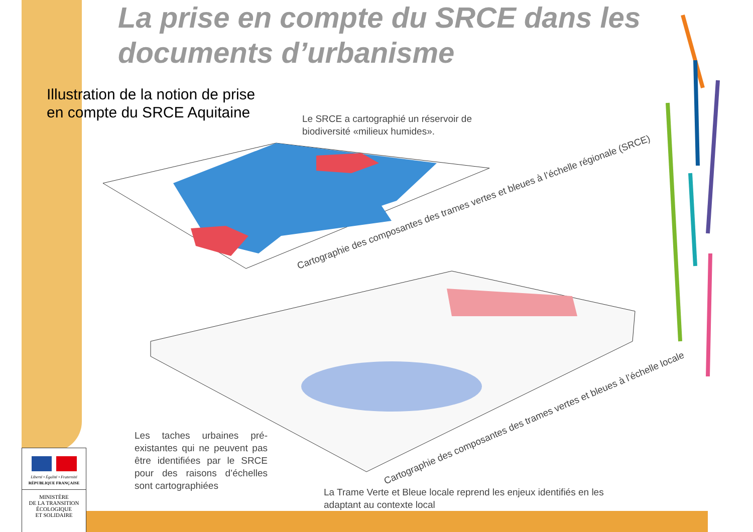La prise en compte du SRCE dans les documents d’urbanisme
Illustration de la notion de prise
en compte du SRCE Aquitaine
Le SRCE a cartographié un réservoir de biodiversité «milieux humides».
Cartographie des composantes des trames vertes et bleues à l’échelle régionale (SRCE)
Cartographie des composantes des trames vertes et bleues à l’échelle locale
Les taches urbaines pré-existantes qui ne peuvent pas être identifiées par le SRCE pour des raisons d’échelles sont cartographiées
La Trame Verte et Bleue locale reprend les enjeux identifiés en les adaptant au contexte local
Liberté • Égalité • Fraternité
RÉPUBLIQUE FRANÇAISE
MINISTÈRE
DE LA TRANSITION
ÉCOLOGIQUE
ET SOLIDAIRE